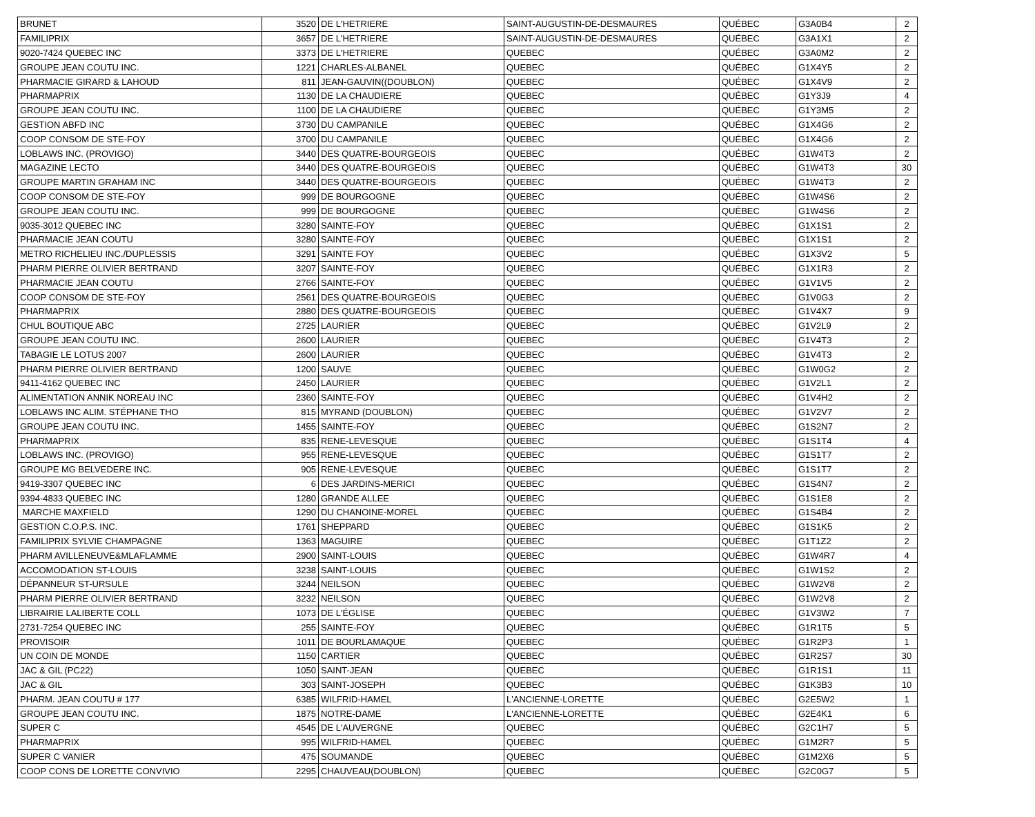| BRUNET | 3520 | DE L'HETRIERE | SAINT-AUGUSTIN-DE-DESMAURES | QUÉBEC | G3A0B4 | 2 |
| FAMILIPRIX | 3657 | DE L'HETRIERE | SAINT-AUGUSTIN-DE-DESMAURES | QUÉBEC | G3A1X1 | 2 |
| 9020-7424 QUEBEC INC | 3373 | DE L'HETRIERE | QUEBEC | QUÉBEC | G3A0M2 | 2 |
| GROUPE JEAN COUTU INC. | 1221 | CHARLES-ALBANEL | QUEBEC | QUÉBEC | G1X4Y5 | 2 |
| PHARMACIE GIRARD & LAHOUD | 811 | JEAN-GAUVIN((DOUBLON) | QUEBEC | QUÉBEC | G1X4V9 | 2 |
| PHARMAPRIX | 1130 | DE LA CHAUDIERE | QUEBEC | QUÉBEC | G1Y3J9 | 4 |
| GROUPE JEAN COUTU INC. | 1100 | DE LA CHAUDIERE | QUEBEC | QUÉBEC | G1Y3M5 | 2 |
| GESTION ABFD INC | 3730 | DU CAMPANILE | QUEBEC | QUÉBEC | G1X4G6 | 2 |
| COOP CONSOM DE STE-FOY | 3700 | DU CAMPANILE | QUEBEC | QUÉBEC | G1X4G6 | 2 |
| LOBLAWS INC. (PROVIGO) | 3440 | DES QUATRE-BOURGEOIS | QUEBEC | QUÉBEC | G1W4T3 | 2 |
| MAGAZINE LECTO | 3440 | DES QUATRE-BOURGEOIS | QUEBEC | QUÉBEC | G1W4T3 | 30 |
| GROUPE MARTIN GRAHAM INC | 3440 | DES QUATRE-BOURGEOIS | QUEBEC | QUÉBEC | G1W4T3 | 2 |
| COOP CONSOM DE STE-FOY | 999 | DE BOURGOGNE | QUEBEC | QUÉBEC | G1W4S6 | 2 |
| GROUPE JEAN COUTU INC. | 999 | DE BOURGOGNE | QUEBEC | QUÉBEC | G1W4S6 | 2 |
| 9035-3012 QUEBEC INC | 3280 | SAINTE-FOY | QUEBEC | QUÉBEC | G1X1S1 | 2 |
| PHARMACIE JEAN COUTU | 3280 | SAINTE-FOY | QUEBEC | QUÉBEC | G1X1S1 | 2 |
| METRO RICHELIEU INC./DUPLESSIS | 3291 | SAINTE FOY | QUEBEC | QUÉBEC | G1X3V2 | 5 |
| PHARM PIERRE OLIVIER BERTRAND | 3207 | SAINTE-FOY | QUEBEC | QUÉBEC | G1X1R3 | 2 |
| PHARMACIE JEAN COUTU | 2766 | SAINTE-FOY | QUEBEC | QUÉBEC | G1V1V5 | 2 |
| COOP CONSOM DE STE-FOY | 2561 | DES QUATRE-BOURGEOIS | QUEBEC | QUÉBEC | G1V0G3 | 2 |
| PHARMAPRIX | 2880 | DES QUATRE-BOURGEOIS | QUEBEC | QUÉBEC | G1V4X7 | 9 |
| CHUL BOUTIQUE ABC | 2725 | LAURIER | QUEBEC | QUÉBEC | G1V2L9 | 2 |
| GROUPE JEAN COUTU INC. | 2600 | LAURIER | QUEBEC | QUÉBEC | G1V4T3 | 2 |
| TABAGIE LE LOTUS 2007 | 2600 | LAURIER | QUEBEC | QUÉBEC | G1V4T3 | 2 |
| PHARM PIERRE OLIVIER BERTRAND | 1200 | SAUVE | QUEBEC | QUÉBEC | G1W0G2 | 2 |
| 9411-4162 QUEBEC INC | 2450 | LAURIER | QUEBEC | QUÉBEC | G1V2L1 | 2 |
| ALIMENTATION ANNIK NOREAU INC | 2360 | SAINTE-FOY | QUEBEC | QUÉBEC | G1V4H2 | 2 |
| LOBLAWS INC ALIM. STÉPHANE THO | 815 | MYRAND (DOUBLON) | QUEBEC | QUÉBEC | G1V2V7 | 2 |
| GROUPE JEAN COUTU INC. | 1455 | SAINTE-FOY | QUEBEC | QUÉBEC | G1S2N7 | 2 |
| PHARMAPRIX | 835 | RENE-LEVESQUE | QUEBEC | QUÉBEC | G1S1T4 | 4 |
| LOBLAWS INC. (PROVIGO) | 955 | RENE-LEVESQUE | QUEBEC | QUÉBEC | G1S1T7 | 2 |
| GROUPE MG BELVEDERE INC. | 905 | RENE-LEVESQUE | QUEBEC | QUÉBEC | G1S1T7 | 2 |
| 9419-3307 QUEBEC INC | 6 | DES JARDINS-MERICI | QUEBEC | QUÉBEC | G1S4N7 | 2 |
| 9394-4833 QUEBEC INC | 1280 | GRANDE ALLEE | QUEBEC | QUÉBEC | G1S1E8 | 2 |
| MARCHE MAXFIELD | 1290 | DU CHANOINE-MOREL | QUEBEC | QUÉBEC | G1S4B4 | 2 |
| GESTION C.O.P.S. INC. | 1761 | SHEPPARD | QUEBEC | QUÉBEC | G1S1K5 | 2 |
| FAMILIPRIX SYLVIE CHAMPAGNE | 1363 | MAGUIRE | QUEBEC | QUÉBEC | G1T1Z2 | 2 |
| PHARM AVILLENEUVE&MLAFLAMME | 2900 | SAINT-LOUIS | QUEBEC | QUÉBEC | G1W4R7 | 4 |
| ACCOMODATION ST-LOUIS | 3238 | SAINT-LOUIS | QUEBEC | QUÉBEC | G1W1S2 | 2 |
| DÉPANNEUR ST-URSULE | 3244 | NEILSON | QUEBEC | QUÉBEC | G1W2V8 | 2 |
| PHARM PIERRE OLIVIER BERTRAND | 3232 | NEILSON | QUEBEC | QUÉBEC | G1W2V8 | 2 |
| LIBRAIRIE LALIBERTE COLL | 1073 | DE L'ÉGLISE | QUEBEC | QUÉBEC | G1V3W2 | 7 |
| 2731-7254 QUEBEC INC | 255 | SAINTE-FOY | QUEBEC | QUÉBEC | G1R1T5 | 5 |
| PROVISOIR | 1011 | DE BOURLAMAQUE | QUEBEC | QUÉBEC | G1R2P3 | 1 |
| UN COIN DE MONDE | 1150 | CARTIER | QUEBEC | QUÉBEC | G1R2S7 | 30 |
| JAC & GIL (PC22) | 1050 | SAINT-JEAN | QUEBEC | QUÉBEC | G1R1S1 | 11 |
| JAC & GIL | 303 | SAINT-JOSEPH | QUEBEC | QUÉBEC | G1K3B3 | 10 |
| PHARM. JEAN COUTU # 177 | 6385 | WILFRID-HAMEL | L'ANCIENNE-LORETTE | QUÉBEC | G2E5W2 | 1 |
| GROUPE JEAN COUTU INC. | 1875 | NOTRE-DAME | L'ANCIENNE-LORETTE | QUÉBEC | G2E4K1 | 6 |
| SUPER C | 4545 | DE L'AUVERGNE | QUEBEC | QUÉBEC | G2C1H7 | 5 |
| PHARMAPRIX | 995 | WILFRID-HAMEL | QUEBEC | QUÉBEC | G1M2R7 | 5 |
| SUPER C VANIER | 475 | SOUMANDE | QUEBEC | QUÉBEC | G1M2X6 | 5 |
| COOP CONS DE LORETTE CONVIVIO | 2295 | CHAUVEAU(DOUBLON) | QUEBEC | QUÉBEC | G2C0G7 | 5 |